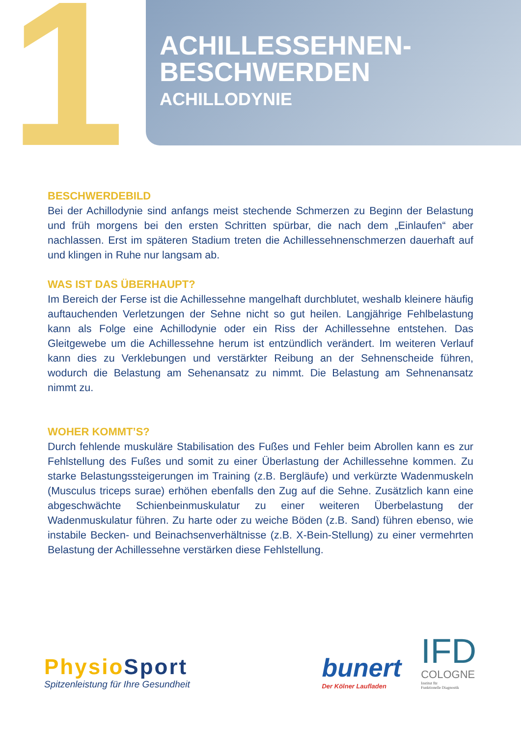1
ACHILLESSEHNEN-
BESCHWERDEN
ACHILLODYNIE
BESCHWERDEBILD
Bei der Achillodynie sind anfangs meist stechende Schmerzen zu Beginn der Belastung und früh morgens bei den ersten Schritten spürbar, die nach dem „Einlaufen“ aber nachlassen. Erst im späteren Stadium treten die Achillessehnenschmerzen dauerhaft auf und klingen in Ruhe nur langsam ab.
WAS IST DAS ÜBERHAUPT?
Im Bereich der Ferse ist die Achillessehne mangelhaft durchblutet, weshalb kleinere häufig auftauchenden Verletzungen der Sehne nicht so gut heilen. Langjährige Fehlbelastung kann als Folge eine Achillodynie oder ein Riss der Achillessehne entstehen. Das Gleitgewebe um die Achillessehne herum ist entzündlich verändert. Im weiteren Verlauf kann dies zu Verklebungen und verstärkter Reibung an der Sehnenscheide führen, wodurch die Belastung am Sehenansatz zu nimmt. Die Belastung am Sehnenansatz nimmt zu.
WOHER KOMMT’S?
Durch fehlende muskuläre Stabilisation des Fußes und Fehler beim Abrollen kann es zur Fehlstellung des Fußes und somit zu einer Überlastung der Achillessehne kommen. Zu starke Belastungssteigerungen im Training (z.B. Bergläufe) und verkürzte Wadenmuskeln (Musculus triceps surae) erhöhen ebenfalls den Zug auf die Sehne. Zusätzlich kann eine abgeschwächte Schienbeinmuskulatur zu einer weiteren Überbelastung der Wadenmuskulatur führen. Zu harte oder zu weiche Böden (z.B. Sand) führen ebenso, wie instabile Becken- und Beinachsenverhältnisse (z.B. X-Bein-Stellung) zu einer vermehrten Belastung der Achillessehne verstärken diese Fehlstellung.
PhysioSport
Spitzenleistung für Ihre Gesundheit
bunert
Der Kölner Laufladen
IFD
COLOGNE
Institut für
Funktionelle Diagnostik